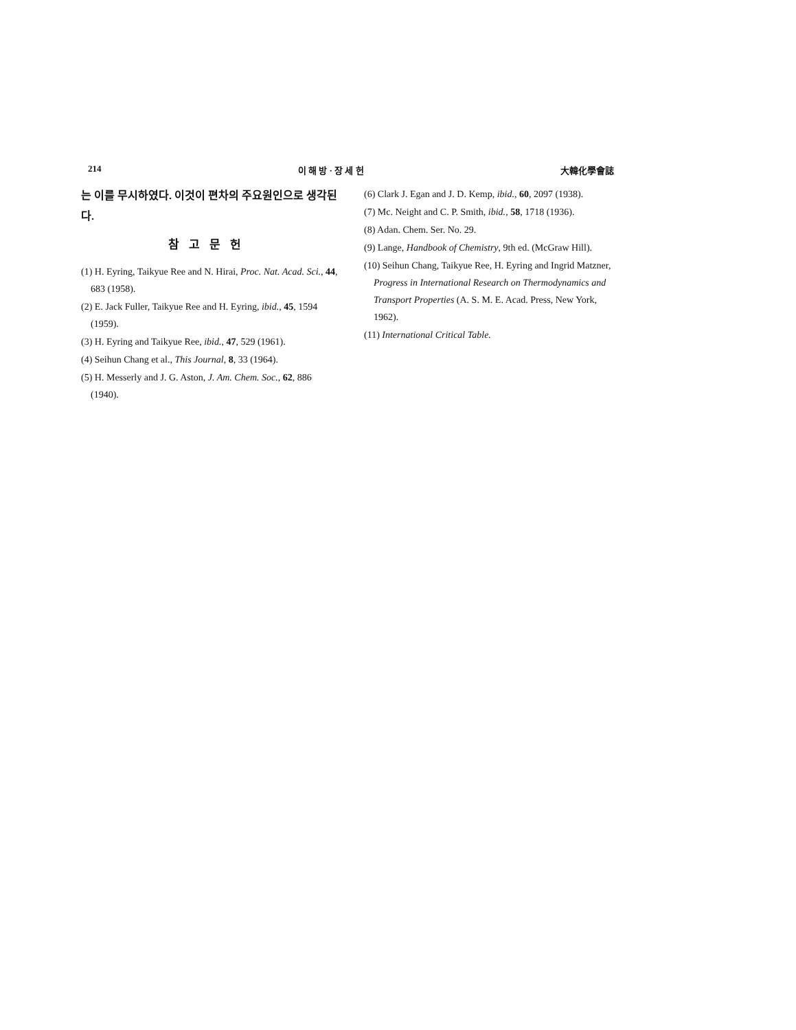214 이 해 방 · 장 세 헌 大韓化學會誌
는 이를 무시하였다. 이것이 편차의 주요원인으로 생각된다.
참고문헌
(1) H. Eyring, Taikyue Ree and N. Hirai, Proc. Nat. Acad. Sci., 44, 683 (1958).
(2) E. Jack Fuller, Taikyue Ree and H. Eyring, ibid., 45, 1594 (1959).
(3) H. Eyring and Taikyue Ree, ibid., 47, 529 (1961).
(4) Seihun Chang et al., This Journal, 8, 33 (1964).
(5) H. Messerly and J. G. Aston, J. Am. Chem. Soc., 62, 886 (1940).
(6) Clark J. Egan and J. D. Kemp, ibid., 60, 2097 (1938).
(7) Mc. Neight and C. P. Smith, ibid., 58, 1718 (1936).
(8) Adan. Chem. Ser. No. 29.
(9) Lange, Handbook of Chemistry, 9th ed. (McGraw Hill).
(10) Seihun Chang, Taikyue Ree, H. Eyring and Ingrid Matzner, Progress in International Research on Thermodynamics and Transport Properties (A. S. M. E. Acad. Press, New York, 1962).
(11) International Critical Table.